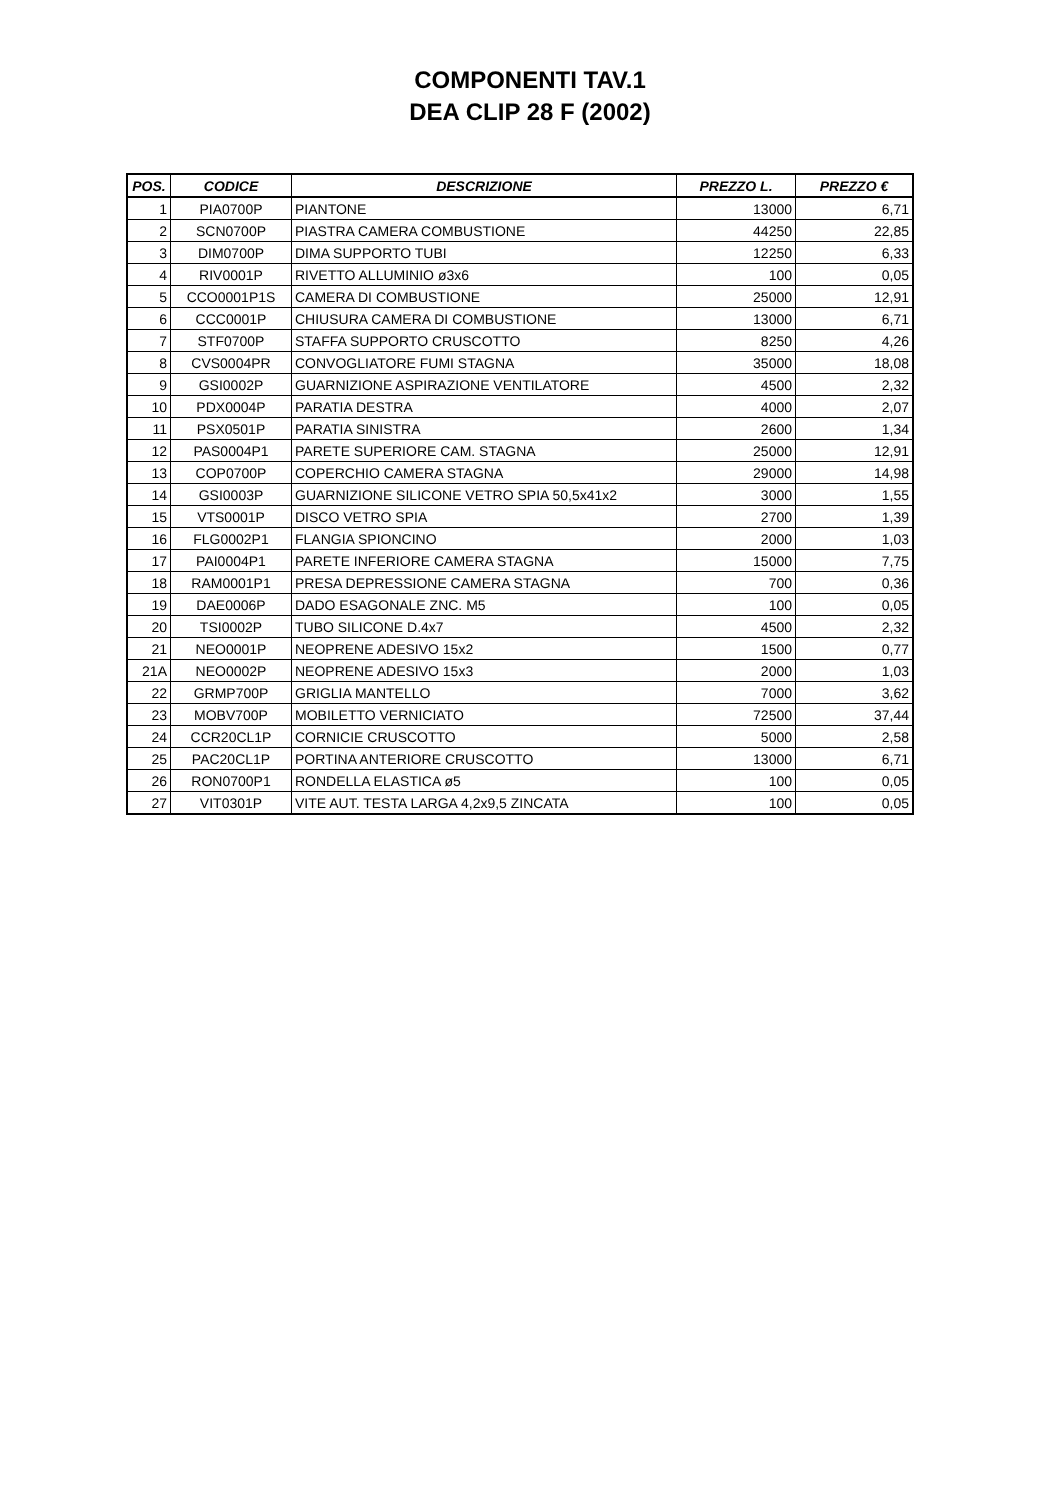COMPONENTI TAV.1
DEA CLIP 28 F (2002)
| POS. | CODICE | DESCRIZIONE | PREZZO L. | PREZZO € |
| --- | --- | --- | --- | --- |
| 1 | PIA0700P | PIANTONE | 13000 | 6,71 |
| 2 | SCN0700P | PIASTRA CAMERA COMBUSTIONE | 44250 | 22,85 |
| 3 | DIM0700P | DIMA SUPPORTO TUBI | 12250 | 6,33 |
| 4 | RIV0001P | RIVETTO ALLUMINIO ø3x6 | 100 | 0,05 |
| 5 | CCO0001P1S | CAMERA DI COMBUSTIONE | 25000 | 12,91 |
| 6 | CCC0001P | CHIUSURA CAMERA DI COMBUSTIONE | 13000 | 6,71 |
| 7 | STF0700P | STAFFA SUPPORTO CRUSCOTTO | 8250 | 4,26 |
| 8 | CVS0004PR | CONVOGLIATORE FUMI STAGNA | 35000 | 18,08 |
| 9 | GSI0002P | GUARNIZIONE ASPIRAZIONE VENTILATORE | 4500 | 2,32 |
| 10 | PDX0004P | PARATIA DESTRA | 4000 | 2,07 |
| 11 | PSX0501P | PARATIA SINISTRA | 2600 | 1,34 |
| 12 | PAS0004P1 | PARETE SUPERIORE CAM. STAGNA | 25000 | 12,91 |
| 13 | COP0700P | COPERCHIO CAMERA STAGNA | 29000 | 14,98 |
| 14 | GSI0003P | GUARNIZIONE SILICONE VETRO SPIA 50,5x41x2 | 3000 | 1,55 |
| 15 | VTS0001P | DISCO VETRO SPIA | 2700 | 1,39 |
| 16 | FLG0002P1 | FLANGIA SPIONCINO | 2000 | 1,03 |
| 17 | PAI0004P1 | PARETE INFERIORE CAMERA STAGNA | 15000 | 7,75 |
| 18 | RAM0001P1 | PRESA DEPRESSIONE CAMERA STAGNA | 700 | 0,36 |
| 19 | DAE0006P | DADO ESAGONALE ZNC. M5 | 100 | 0,05 |
| 20 | TSI0002P | TUBO SILICONE D.4x7 | 4500 | 2,32 |
| 21 | NEO0001P | NEOPRENE ADESIVO 15x2 | 1500 | 0,77 |
| 21A | NEO0002P | NEOPRENE ADESIVO 15x3 | 2000 | 1,03 |
| 22 | GRMP700P | GRIGLIA MANTELLO | 7000 | 3,62 |
| 23 | MOBV700P | MOBILETTO VERNICIATO | 72500 | 37,44 |
| 24 | CCR20CL1P | CORNICIE CRUSCOTTO | 5000 | 2,58 |
| 25 | PAC20CL1P | PORTINA ANTERIORE CRUSCOTTO | 13000 | 6,71 |
| 26 | RON0700P1 | RONDELLA ELASTICA ø5 | 100 | 0,05 |
| 27 | VIT0301P | VITE AUT. TESTA LARGA 4,2x9,5 ZINCATA | 100 | 0,05 |